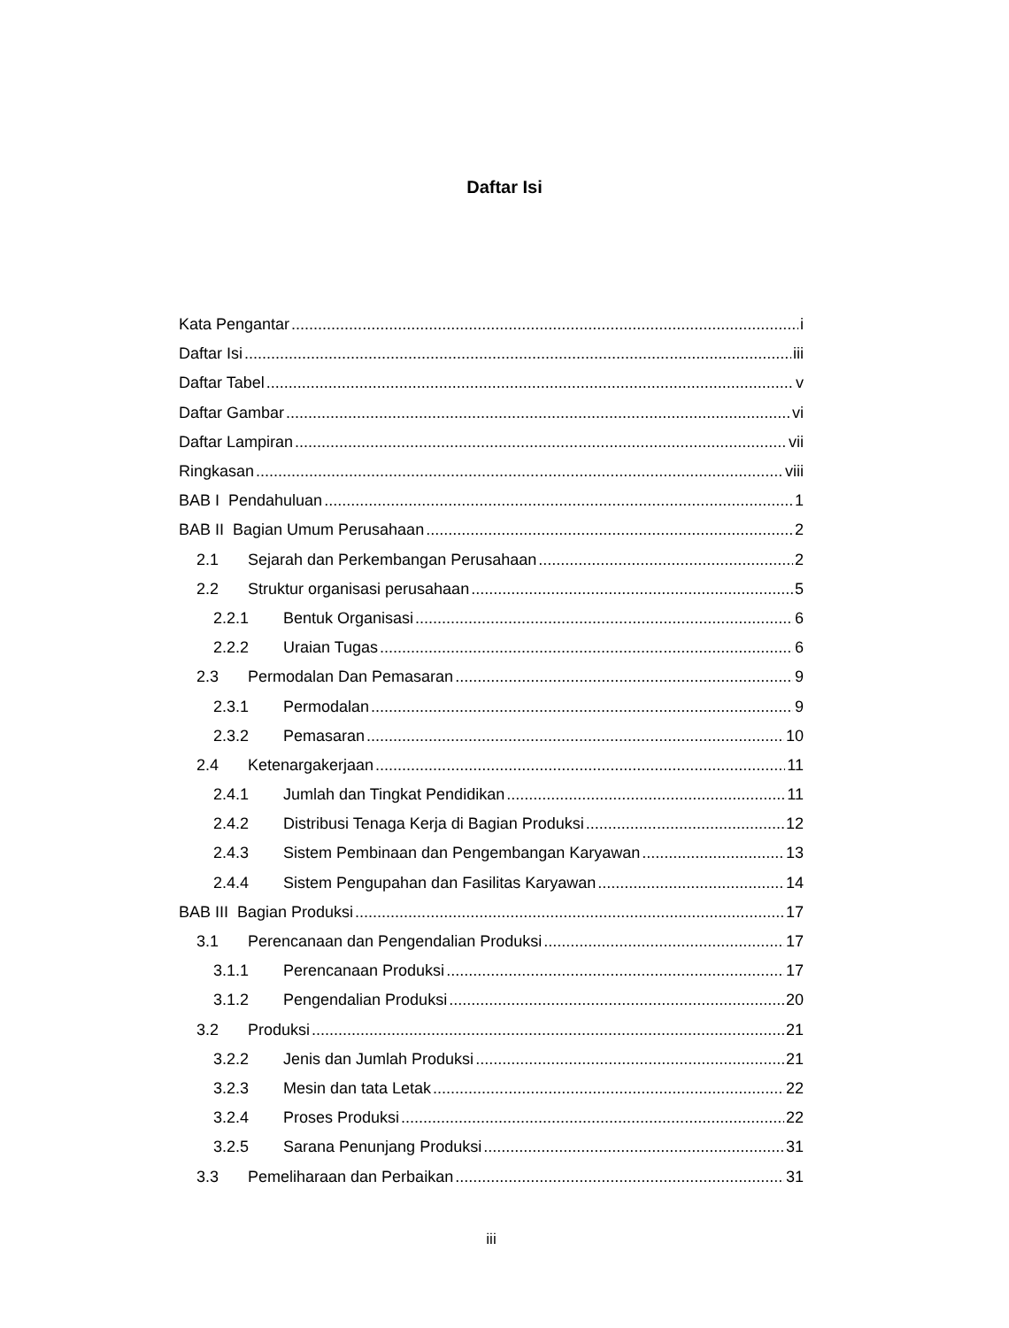Daftar Isi
Kata Pengantar i
Daftar Isi iii
Daftar Tabel v
Daftar Gambar vi
Daftar Lampiran vii
Ringkasan viii
BAB I Pendahuluan 1
BAB II Bagian Umum Perusahaan 2
2.1 Sejarah dan Perkembangan Perusahaan 2
2.2 Struktur organisasi perusahaan 5
2.2.1 Bentuk Organisasi 6
2.2.2 Uraian Tugas 6
2.3 Permodalan Dan Pemasaran 9
2.3.1 Permodalan 9
2.3.2 Pemasaran 10
2.4 Ketenargakerjaan 11
2.4.1 Jumlah dan Tingkat Pendidikan 11
2.4.2 Distribusi Tenaga Kerja di Bagian Produksi 12
2.4.3 Sistem Pembinaan dan Pengembangan Karyawan 13
2.4.4 Sistem Pengupahan dan Fasilitas Karyawan 14
BAB III Bagian Produksi 17
3.1 Perencanaan dan Pengendalian Produksi 17
3.1.1 Perencanaan Produksi 17
3.1.2 Pengendalian Produksi 20
3.2 Produksi 21
3.2.2 Jenis dan Jumlah Produksi 21
3.2.3 Mesin dan tata Letak 22
3.2.4 Proses Produksi 22
3.2.5 Sarana Penunjang Produksi 31
3.3 Pemeliharaan dan Perbaikan 31
iii